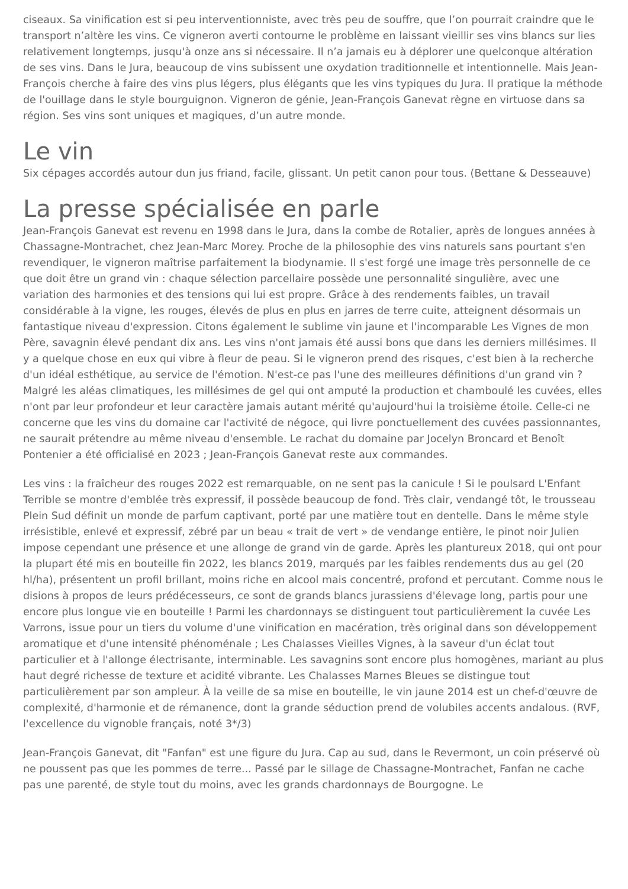ciseaux. Sa vinification est si peu interventionniste, avec très peu de souffre, que l’on pourrait craindre que le transport n’altère les vins. Ce vigneron averti contourne le problème en laissant vieillir ses vins blancs sur lies relativement longtemps, jusqu'à onze ans si nécessaire. Il n’a jamais eu à déplorer une quelconque altération de ses vins. Dans le Jura, beaucoup de vins subissent une oxydation traditionnelle et intentionnelle. Mais Jean-François cherche à faire des vins plus légers, plus élégants que les vins typiques du Jura. Il pratique la méthode de l'ouillage dans le style bourguignon. Vigneron de génie, Jean-François Ganevat règne en virtuose dans sa région. Ses vins sont uniques et magiques, d’un autre monde.
Le vin
Six cépages accordés autour dun jus friand, facile, glissant. Un petit canon pour tous. (Bettane & Desseauve)
La presse spécialisée en parle
Jean-François Ganevat est revenu en 1998 dans le Jura, dans la combe de Rotalier, après de longues années à Chassagne-Montrachet, chez Jean-Marc Morey. Proche de la philosophie des vins naturels sans pourtant s'en revendiquer, le vigneron maîtrise parfaitement la biodynamie. Il s'est forgé une image très personnelle de ce que doit être un grand vin : chaque sélection parcellaire possède une personnalité singulière, avec une variation des harmonies et des tensions qui lui est propre. Grâce à des rendements faibles, un travail considérable à la vigne, les rouges, élevés de plus en plus en jarres de terre cuite, atteignent désormais un fantastique niveau d'expression. Citons également le sublime vin jaune et l'incomparable Les Vignes de mon Père, savagnin élevé pendant dix ans. Les vins n'ont jamais été aussi bons que dans les derniers millésimes. Il y a quelque chose en eux qui vibre à fleur de peau. Si le vigneron prend des risques, c'est bien à la recherche d'un idéal esthétique, au service de l'émotion. N'est-ce pas l'une des meilleures définitions d'un grand vin ? Malgré les aléas climatiques, les millésimes de gel qui ont amputé la production et chamboulé les cuvées, elles n'ont par leur profondeur et leur caractère jamais autant mérité qu'aujourd'hui la troisième étoile. Celle-ci ne concerne que les vins du domaine car l'activité de négoce, qui livre ponctuellement des cuvées passionnantes, ne saurait prétendre au même niveau d'ensemble. Le rachat du domaine par Jocelyn Broncard et Benoît Pontenier a été officialisé en 2023 ; Jean-François Ganevat reste aux commandes.
Les vins : la fraîcheur des rouges 2022 est remarquable, on ne sent pas la canicule ! Si le poulsard L'Enfant Terrible se montre d'emblée très expressif, il possède beaucoup de fond. Très clair, vendangé tôt, le trousseau Plein Sud définit un monde de parfum captivant, porté par une matière tout en dentelle. Dans le même style irrésistible, enlevé et expressif, zébré par un beau « trait de vert » de vendange entière, le pinot noir Julien impose cependant une présence et une allonge de grand vin de garde. Après les plantureux 2018, qui ont pour la plupart été mis en bouteille fin 2022, les blancs 2019, marqués par les faibles rendements dus au gel (20 hl/ha), présentent un profil brillant, moins riche en alcool mais concentré, profond et percutant. Comme nous le disions à propos de leurs prédécesseurs, ce sont de grands blancs jurassiens d'élevage long, partis pour une encore plus longue vie en bouteille ! Parmi les chardonnays se distinguent tout particulièrement la cuvée Les Varrons, issue pour un tiers du volume d'une vinification en macération, très original dans son développement aromatique et d'une intensité phénoménale ; Les Chalasses Vieilles Vignes, à la saveur d'un éclat tout particulier et à l'allonge électrisante, interminable. Les savagnins sont encore plus homogènes, mariant au plus haut degré richesse de texture et acidité vibrante. Les Chalasses Marnes Bleues se distingue tout particulièrement par son ampleur. À la veille de sa mise en bouteille, le vin jaune 2014 est un chef-d'œuvre de complexité, d'harmonie et de rémanence, dont la grande séduction prend de volubiles accents andalous. (RVF, l'excellence du vignoble français, noté 3*/3)
Jean-François Ganevat, dit "Fanfan" est une figure du Jura. Cap au sud, dans le Revermont, un coin préservé où ne poussent pas que les pommes de terre... Passé par le sillage de Chassagne-Montrachet, Fanfan ne cache pas une parenté, de style tout du moins, avec les grands chardonnays de Bourgogne. Le